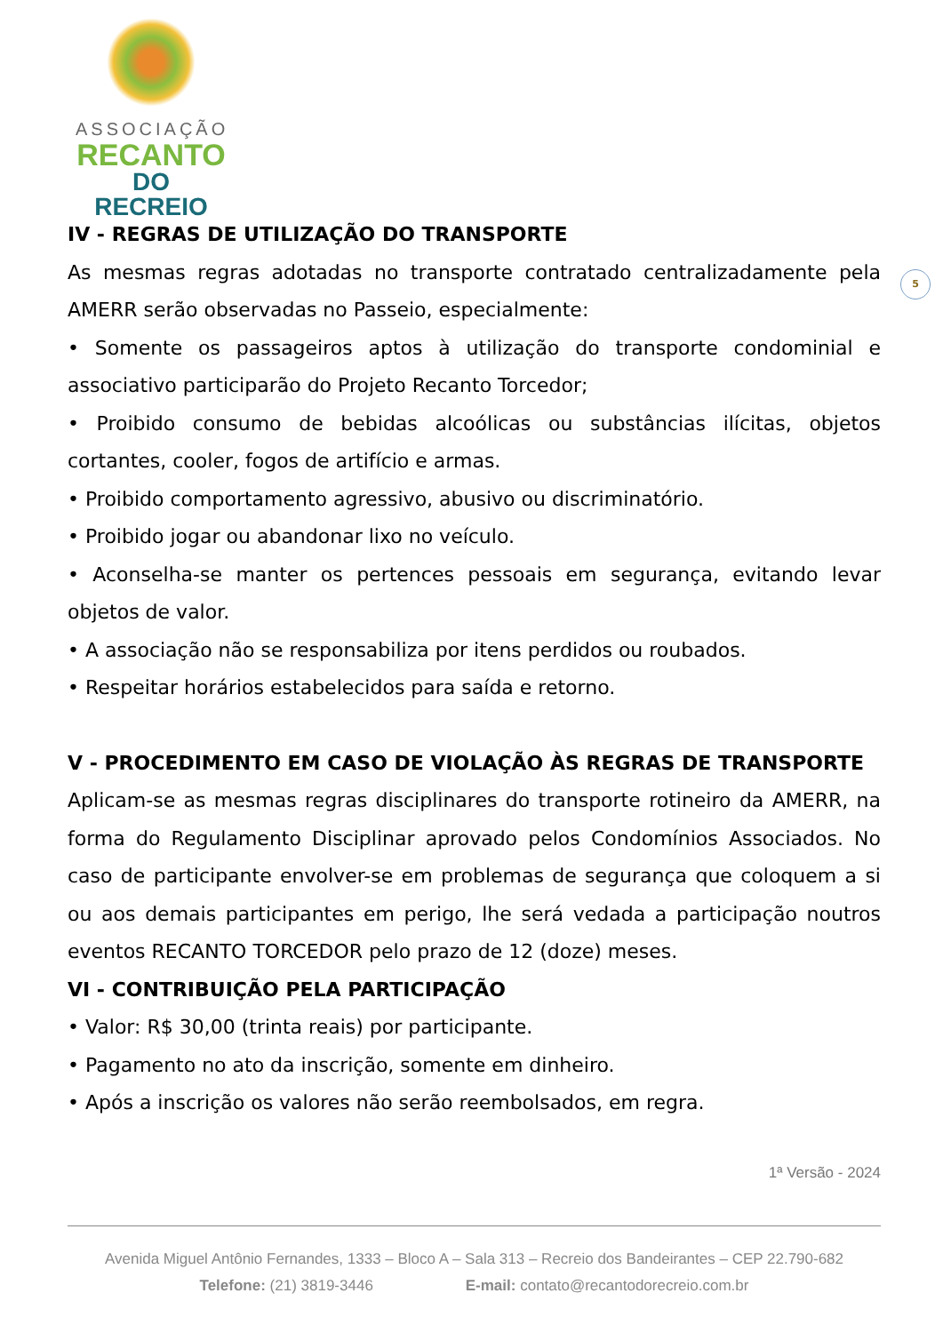ASSOCIAÇÃO
RECANTO
DO RECREIO
5
IV - REGRAS DE UTILIZAÇÃO DO TRANSPORTE
As mesmas regras adotadas no transporte contratado centralizadamente pela AMERR serão observadas no Passeio, especialmente:
• Somente os passageiros aptos à utilização do transporte condominial e associativo participarão do Projeto Recanto Torcedor;
• Proibido consumo de bebidas alcoólicas ou substâncias ilícitas, objetos cortantes, cooler, fogos de artifício e armas.
• Proibido comportamento agressivo, abusivo ou discriminatório.
• Proibido jogar ou abandonar lixo no veículo.
• Aconselha-se manter os pertences pessoais em segurança, evitando levar objetos de valor.
• A associação não se responsabiliza por itens perdidos ou roubados.
• Respeitar horários estabelecidos para saída e retorno.
V - PROCEDIMENTO EM CASO DE VIOLAÇÃO ÀS REGRAS DE TRANSPORTE
Aplicam-se as mesmas regras disciplinares do transporte rotineiro da AMERR, na forma do Regulamento Disciplinar aprovado pelos Condomínios Associados. No caso de participante envolver-se em problemas de segurança que coloquem a si ou aos demais participantes em perigo, lhe será vedada a participação noutros eventos RECANTO TORCEDOR pelo prazo de 12 (doze) meses.
VI - CONTRIBUIÇÃO PELA PARTICIPAÇÃO
• Valor: R$ 30,00 (trinta reais) por participante.
• Pagamento no ato da inscrição, somente em dinheiro.
• Após a inscrição os valores não serão reembolsados, em regra.
1ª Versão - 2024
Avenida Miguel Antônio Fernandes, 1333 – Bloco A – Sala 313 – Recreio dos Bandeirantes – CEP 22.790-682
Telefone: (21) 3819-3446 E-mail: contato@recantodorecreio.com.br